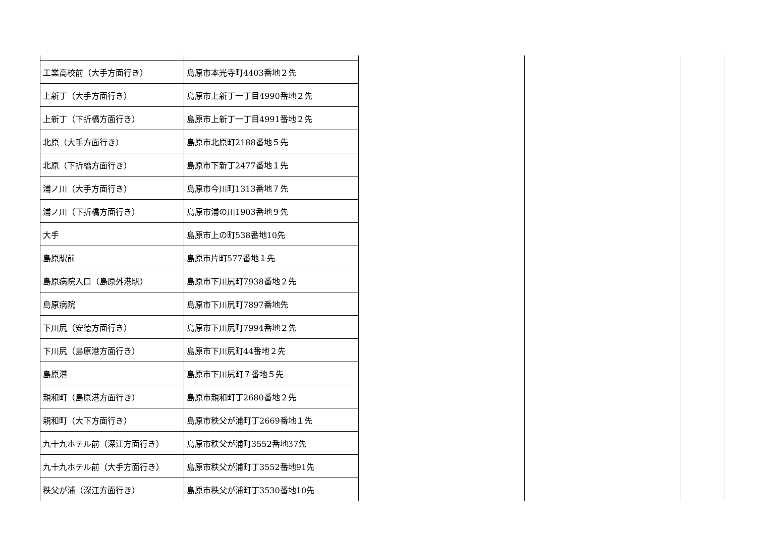| 工業高校前（大手方面行き） | 島原市本光寺町4403番地２先 | | | |
| 上新丁（大手方面行き） | 島原市上新丁一丁目4990番地２先 | | | |
| 上新丁（下折橋方面行き） | 島原市上新丁一丁目4991番地２先 | | | |
| 北原（大手方面行き） | 島原市北原町2188番地５先 | | | |
| 北原（下折橋方面行き） | 島原市下新丁2477番地１先 | | | |
| 浦ノ川（大手方面行き） | 島原市今川町1313番地７先 | | | |
| 浦ノ川（下折橋方面行き） | 島原市浦の川1903番地９先 | | | |
| 大手 | 島原市上の町538番地10先 | | | |
| 島原駅前 | 島原市片町577番地１先 | | | |
| 島原病院入口（島原外港駅） | 島原市下川尻町7938番地２先 | | | |
| 島原病院 | 島原市下川尻町7897番地先 | | | |
| 下川尻（安徳方面行き） | 島原市下川尻町7994番地２先 | | | |
| 下川尻（島原港方面行き） | 島原市下川尻町44番地２先 | | | |
| 島原港 | 島原市下川尻町７番地５先 | | | |
| 親和町（島原港方面行き） | 島原市親和町丁2680番地２先 | | | |
| 親和町（大下方面行き） | 島原市秩父が浦町丁2669番地１先 | | | |
| 九十九ホテル前（深江方面行き） | 島原市秩父が浦町3552番地37先 | | | |
| 九十九ホテル前（大手方面行き） | 島原市秩父が浦町丁3552番地91先 | | | |
| 秩父が浦（深江方面行き） | 島原市秩父が浦町丁3530番地10先 | | | |